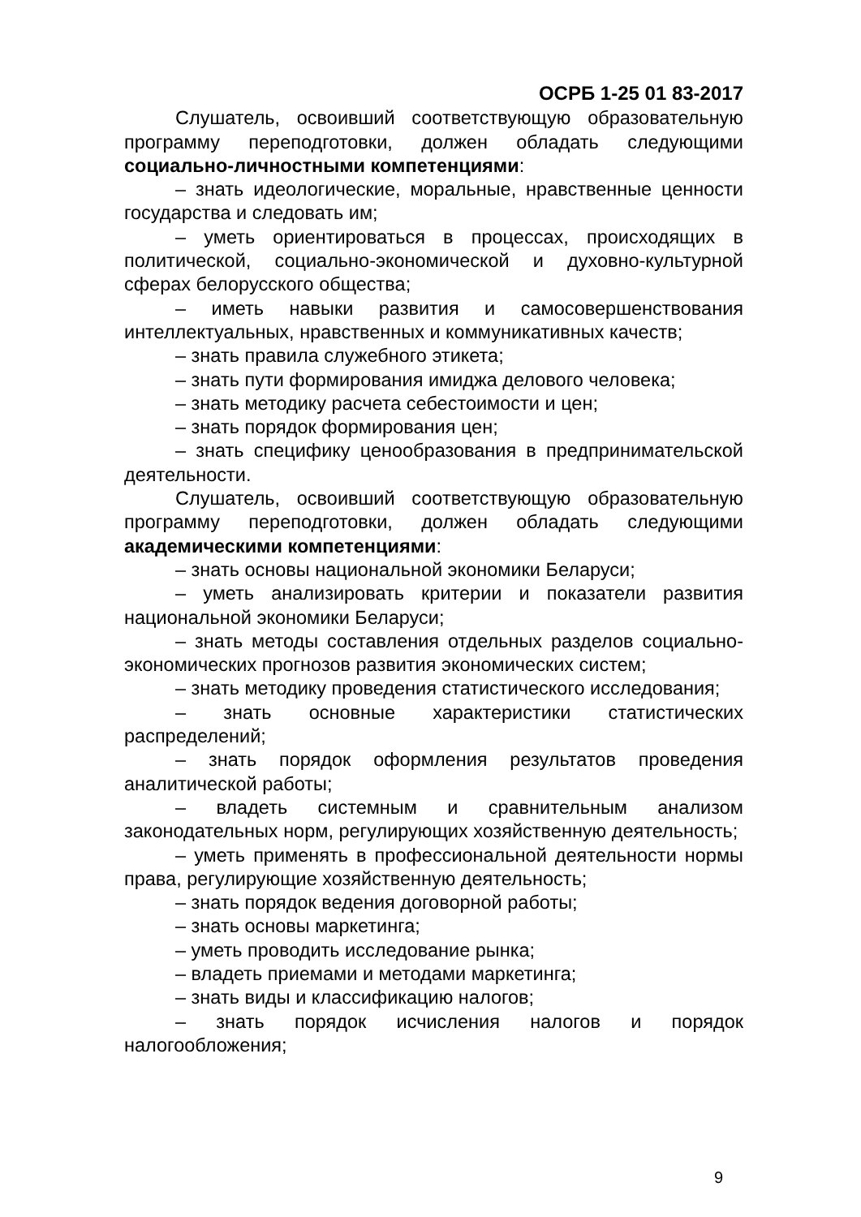ОСРБ 1-25 01 83-2017
Слушатель, освоивший соответствующую образовательную программу переподготовки, должен обладать следующими социально-личностными компетенциями:
– знать идеологические, моральные, нравственные ценности государства и следовать им;
– уметь ориентироваться в процессах, происходящих в политической, социально-экономической и духовно-культурной сферах белорусского общества;
– иметь навыки развития и самосовершенствования интеллектуальных, нравственных и коммуникативных качеств;
– знать правила служебного этикета;
– знать пути формирования имиджа делового человека;
– знать методику расчета себестоимости и цен;
– знать порядок формирования цен;
– знать специфику ценообразования в предпринимательской деятельности.
Слушатель, освоивший соответствующую образовательную программу переподготовки, должен обладать следующими академическими компетенциями:
– знать основы национальной экономики Беларуси;
– уметь анализировать критерии и показатели развития национальной экономики Беларуси;
– знать методы составления отдельных разделов социально-экономических прогнозов развития экономических систем;
– знать методику проведения статистического исследования;
– знать основные характеристики статистических распределений;
– знать порядок оформления результатов проведения аналитической работы;
– владеть системным и сравнительным анализом законодательных норм, регулирующих хозяйственную деятельность;
– уметь применять в профессиональной деятельности нормы права, регулирующие хозяйственную деятельность;
– знать порядок ведения договорной работы;
– знать основы маркетинга;
– уметь проводить исследование рынка;
– владеть приемами и методами маркетинга;
– знать виды и классификацию налогов;
– знать порядок исчисления налогов и порядок налогообложения;
9